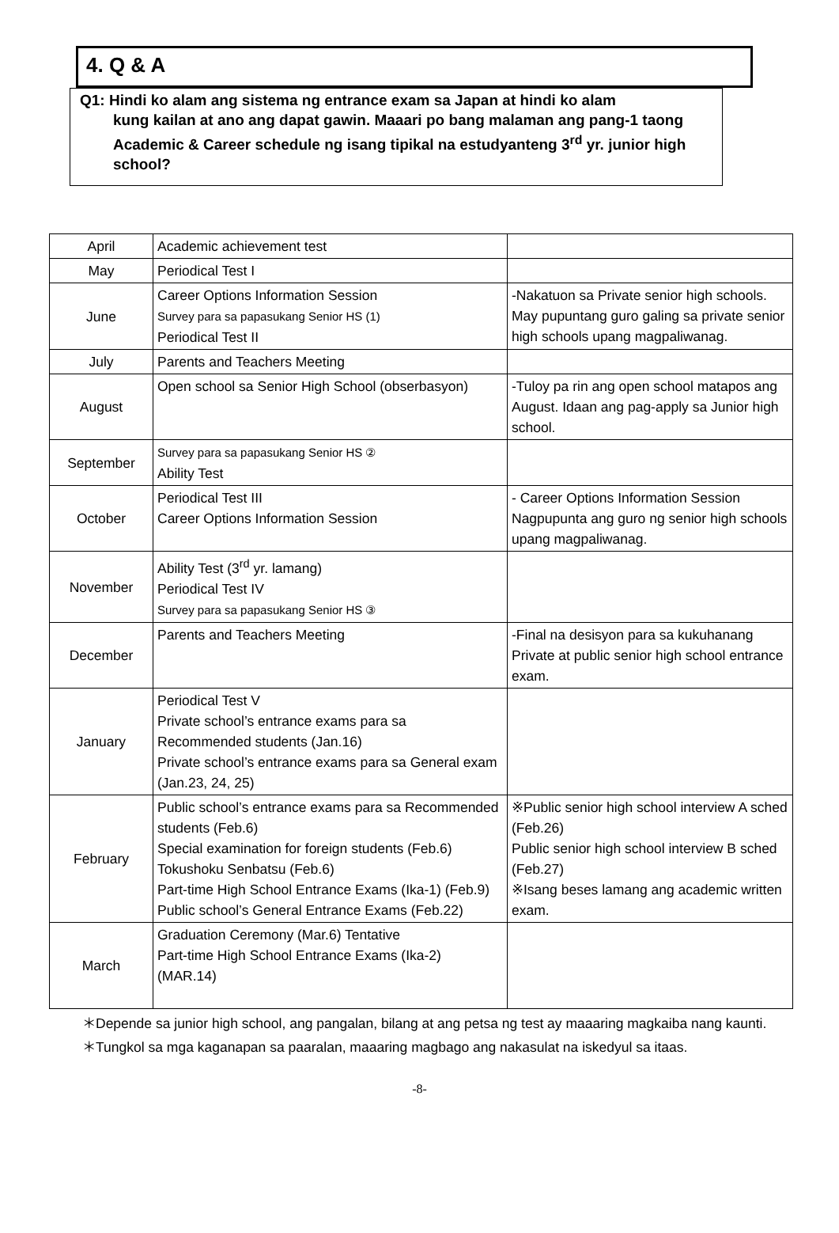4. Q & A
Q1: Hindi ko alam ang sistema ng entrance exam sa Japan at hindi ko alam
kung kailan at ano ang dapat gawin. Maaari po bang malaman ang pang-1 taong Academic & Career schedule ng isang tipikal na estudyanteng 3<sup>rd</sup> yr. junior high school?
| April | Academic achievement test | |
| May | Periodical Test I | |
| June | Career Options Information Session Survey para sa papasukang Senior HS (1) Periodical Test II | -Nakatuon sa Private senior high schools. May pupuntang guro galing sa private senior high schools upang magpaliwanag. |
| July | Parents and Teachers Meeting | |
| August | Open school sa Senior High School (obserbasyon) | -Tuloy pa rin ang open school matapos ang August. Idaan ang pag-apply sa Junior high school. |
| September | Survey para sa papasukang Senior HS ② Ability Test | |
| October | Periodical Test III Career Options Information Session | - Career Options Information Session Nagpupunta ang guro ng senior high schools upang magpaliwanag. |
| November | Ability Test (3<sup>rd</sup> yr. lamang) Periodical Test IV Survey para sa papasukang Senior HS ③ | |
| December | Parents and Teachers Meeting | -Final na desisyon para sa kukuhanang Private at public senior high school entrance exam. |
| January | Periodical Test V Private school’s entrance exams para sa Recommended students (Jan.16) Private school’s entrance exams para sa General exam (Jan.23, 24, 25) | |
| February | Public school’s entrance exams para sa Recommended students (Feb.6) Special examination for foreign students (Feb.6) Tokushoku Senbatsu (Feb.6) Part-time High School Entrance Exams (Ika-1) (Feb.9) Public school’s General Entrance Exams (Feb.22) | ※Public senior high school interview A sched (Feb.26) Public senior high school interview B sched (Feb.27) ※Isang beses lamang ang academic written exam. |
| March | Graduation Ceremony (Mar.6) Tentative Part-time High School Entrance Exams (Ika-2) (MAR.14) | |
＊Depende sa junior high school, ang pangalan, bilang at ang petsa ng test ay maaaring magkaiba nang kaunti.
＊Tungkol sa mga kaganapan sa paaralan, maaaring magbago ang nakasulat na iskedyul sa itaas.
-8-